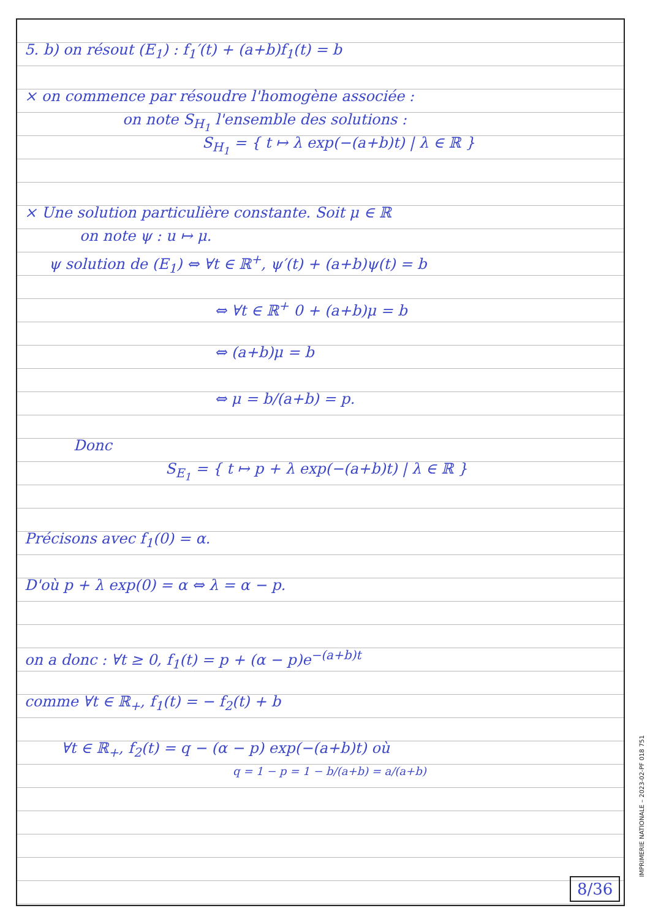5. b) on résout (E<sub>1</sub>) : f<sub>1</sub>′(t) + (a+b)f<sub>1</sub>(t) = b
× on commence par résoudre l'homogène associée :
on note S<sub>H<sub>1</sub></sub> l'ensemble des solutions :
S<sub>H<sub>1</sub></sub> = { t ↦ λ exp(−(a+b)t) | λ ∈ ℝ }
× Une solution particulière constante. Soit μ ∈ ℝ
on note ψ : u ↦ μ.
ψ solution de (E<sub>1</sub>) ⇔ ∀t ∈ ℝ<sup>+</sup>, ψ′(t) + (a+b)ψ(t) = b
⇔ ∀t ∈ ℝ<sup>+</sup> 0 + (a+b)μ = b
⇔ (a+b)μ = b
⇔ μ = b/(a+b) = p.
Donc
S<sub>E<sub>1</sub></sub> = { t ↦ p + λ exp(−(a+b)t) | λ ∈ ℝ }
Précisons avec f<sub>1</sub>(0) = α.
D'où p + λ exp(0) = α ⇔ λ = α − p.
on a donc : ∀t ≥ 0, f<sub>1</sub>(t) = p + (α − p)e<sup>−(a+b)t</sup>
comme ∀t ∈ ℝ<sub>+</sub>, f<sub>1</sub>(t) = − f<sub>2</sub>(t) + b
∀t ∈ ℝ<sub>+</sub>, f<sub>2</sub>(t) = q − (α − p) exp(−(a+b)t) où
q = 1 − p = 1 − b/(a+b) = a/(a+b)
8/36
IMPRIMERIE NATIONALE – 2023-02-PF 018 751